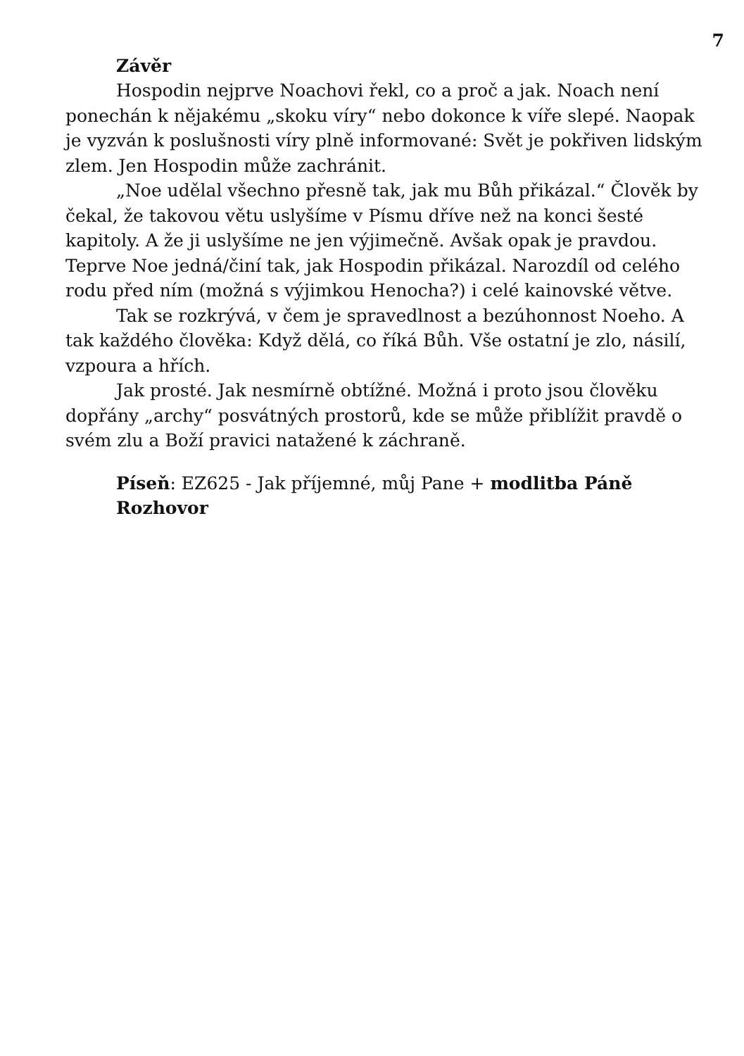7
Závěr
Hospodin nejprve Noachovi řekl, co a proč a jak. Noach není ponechán k nějakému „skoku víry“ nebo dokonce k víře slepé. Naopak je vyzván k poslušnosti víry plně informované: Svět je pokřiven lidským zlem. Jen Hospodin může zachránit.
„Noe udělal všechno přesně tak, jak mu Bůh přikázal.“ Člověk by čekal, že takovou větu uslyšíme v Písmu dříve než na konci šesté kapitoly. A že ji uslyšíme ne jen výjimečně. Avšak opak je pravdou. Teprve Noe jedná/činí tak, jak Hospodin přikázal. Narozdíl od celého rodu před ním (možná s výjimkou Henocha?) i celé kainovské větve.
Tak se rozkrývá, v čem je spravedlnost a bezúhonnost Noeho. A tak každého člověka: Když dělá, co říká Bůh. Vše ostatní je zlo, násilí, vzpoura a hřích.
Jak prosté. Jak nesmírně obtížné. Možná i proto jsou člověku dopřány „archy“ posvátných prostorů, kde se může přiblížit pravdě o svém zlu a Boží pravici natažené k záchraně.
Píseň: EZ625 - Jak příjemné, můj Pane + modlitba Páně
Rozhovor